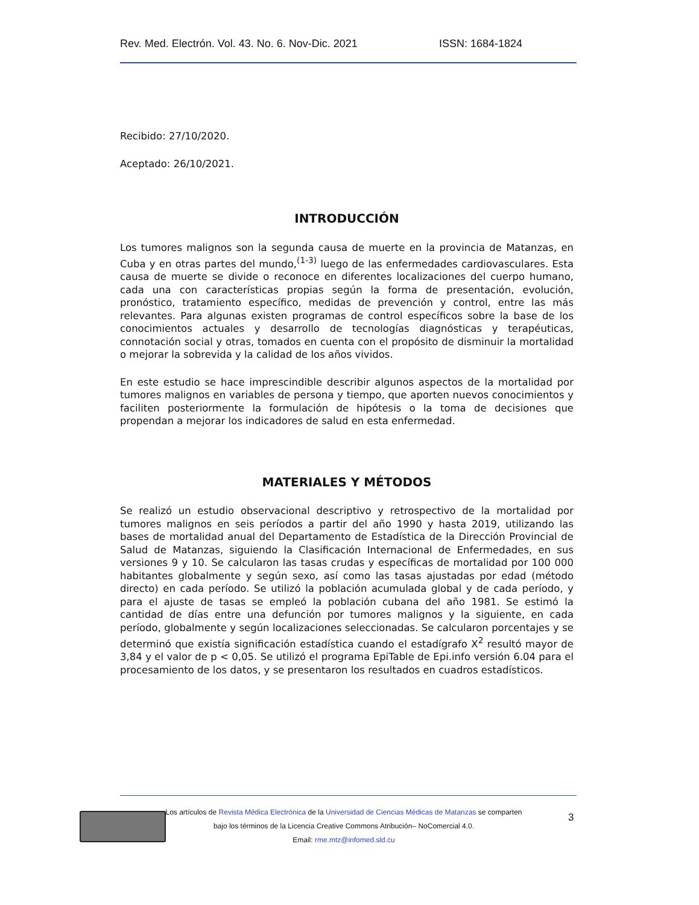Rev. Med. Electrón. Vol. 43. No. 6. Nov-Dic. 2021 ISSN: 1684-1824
Recibido: 27/10/2020.
Aceptado: 26/10/2021.
INTRODUCCIÓN
Los tumores malignos son la segunda causa de muerte en la provincia de Matanzas, en Cuba y en otras partes del mundo,<sup>(1-3)</sup> luego de las enfermedades cardiovasculares. Esta causa de muerte se divide o reconoce en diferentes localizaciones del cuerpo humano, cada una con características propias según la forma de presentación, evolución, pronóstico, tratamiento específico, medidas de prevención y control, entre las más relevantes. Para algunas existen programas de control específicos sobre la base de los conocimientos actuales y desarrollo de tecnologías diagnósticas y terapéuticas, connotación social y otras, tomados en cuenta con el propósito de disminuir la mortalidad o mejorar la sobrevida y la calidad de los años vividos.
En este estudio se hace imprescindible describir algunos aspectos de la mortalidad por tumores malignos en variables de persona y tiempo, que aporten nuevos conocimientos y faciliten posteriormente la formulación de hipótesis o la toma de decisiones que propendan a mejorar los indicadores de salud en esta enfermedad.
MATERIALES Y MÉTODOS
Se realizó un estudio observacional descriptivo y retrospectivo de la mortalidad por tumores malignos en seis períodos a partir del año 1990 y hasta 2019, utilizando las bases de mortalidad anual del Departamento de Estadística de la Dirección Provincial de Salud de Matanzas, siguiendo la Clasificación Internacional de Enfermedades, en sus versiones 9 y 10. Se calcularon las tasas crudas y específicas de mortalidad por 100 000 habitantes globalmente y según sexo, así como las tasas ajustadas por edad (método directo) en cada período. Se utilizó la población acumulada global y de cada período, y para el ajuste de tasas se empleó la población cubana del año 1981. Se estimó la cantidad de días entre una defunción por tumores malignos y la siguiente, en cada período, globalmente y según localizaciones seleccionadas. Se calcularon porcentajes y se determinó que existía significación estadística cuando el estadígrafo X<sup>2</sup> resultó mayor de 3,84 y el valor de p < 0,05. Se utilizó el programa EpiTable de Epi.info versión 6.04 para el procesamiento de los datos, y se presentaron los resultados en cuadros estadísticos.
Los artículos de Revista Médica Electrónica de la Universidad de Ciencias Médicas de Matanzas se comparten
bajo los términos de la Licencia Creative Commons Atribución– NoComercial 4.0.
Email: rme.mtz@infomed.sld.cu
3